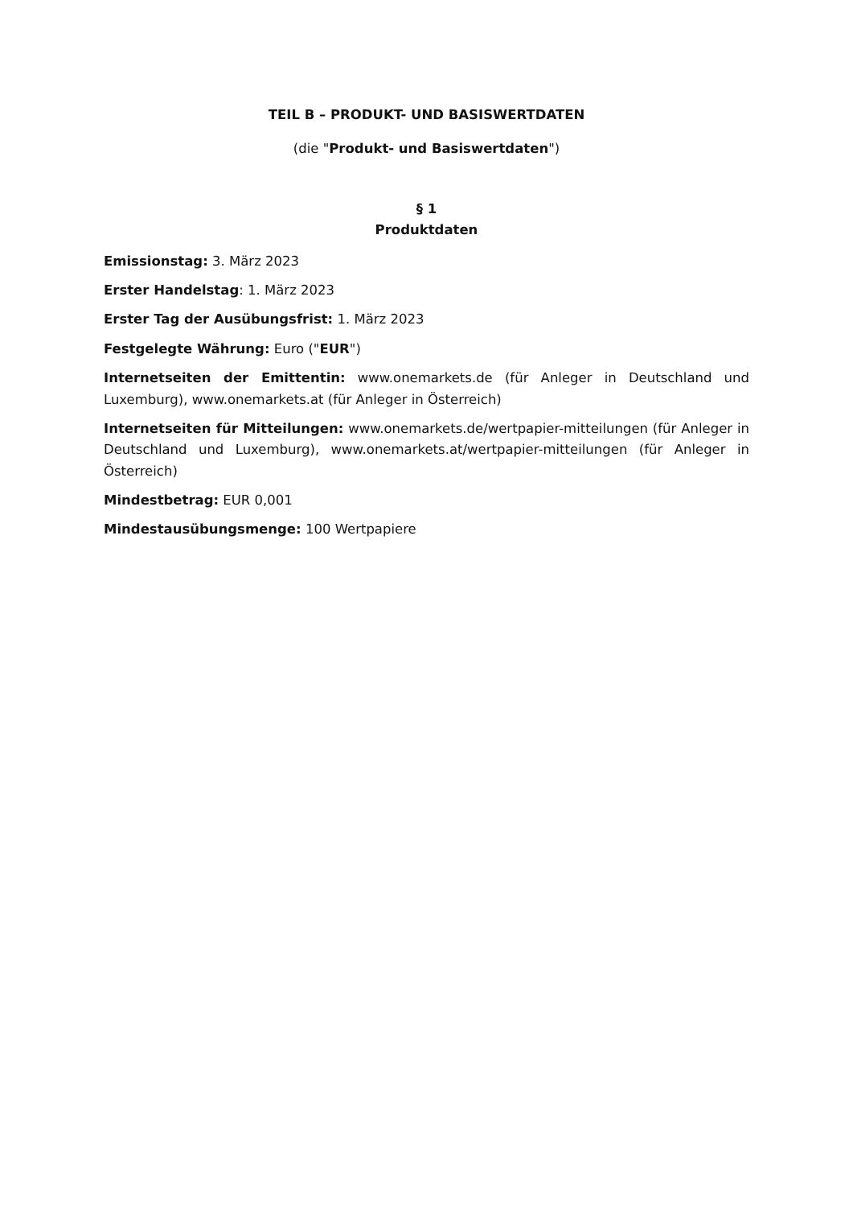TEIL B – PRODUKT- UND BASISWERTDATEN
(die "Produkt- und Basiswertdaten")
§ 1
Produktdaten
Emissionstag: 3. März 2023
Erster Handelstag: 1. März 2023
Erster Tag der Ausübungsfrist: 1. März 2023
Festgelegte Währung: Euro ("EUR")
Internetseiten der Emittentin: www.onemarkets.de (für Anleger in Deutschland und Luxemburg), www.onemarkets.at (für Anleger in Österreich)
Internetseiten für Mitteilungen: www.onemarkets.de/wertpapier-mitteilungen (für Anleger in Deutschland und Luxemburg), www.onemarkets.at/wertpapier-mitteilungen (für Anleger in Österreich)
Mindestbetrag: EUR 0,001
Mindestausübungsmenge: 100 Wertpapiere